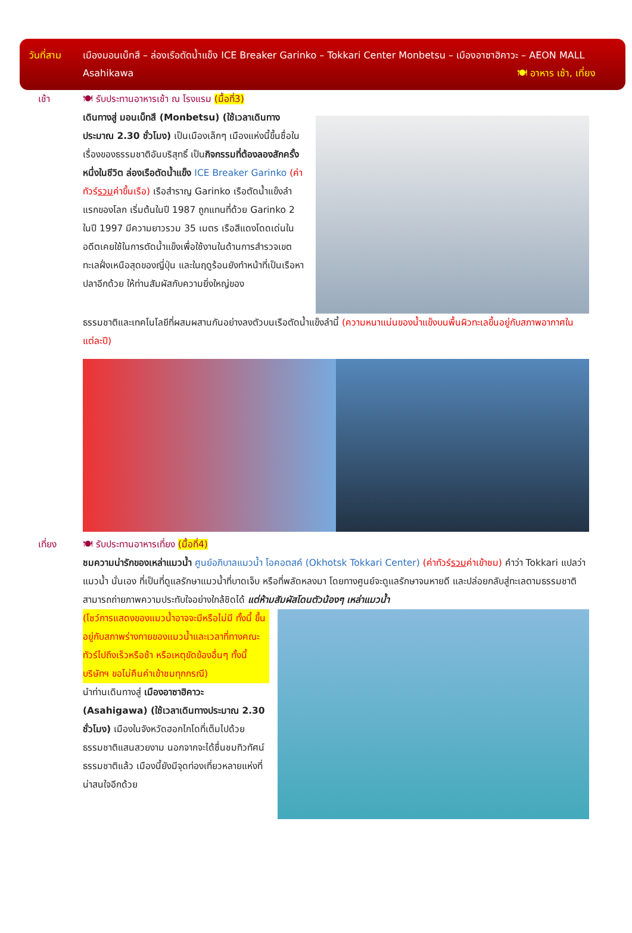วันที่สาม เมืองมอนเบ็ทสึ – ล่องเรือตัดน้ำแข็ง ICE Breaker Garinko – Tokkari Center Monbetsu – เมืองอาซาฮิคาวะ – AEON MALL Asahikawa 🍽 อาหาร เช้า, เที่ยง
เช้า 🍽 รับประทานอาหารเช้า ณ โรงแรม (มื้อที่3)
เดินทางสู่ มอนเบ็ทสึ (Monbetsu) (ใช้เวลาเดินทางประมาณ 2.30 ชั่วโมง) เป็นเมืองเล็กๆ เมืองแห่งนี้ขึ้นชื่อในเรื่องของธรรมชาติอันบริสุทธิ์ เป็นกิจกรรมที่ต้องลองสักครั้งหนึ่งในชีวิต ล่องเรือตัดน้ำแข็ง ICE Breaker Garinko (ค่าทัวร์รวมค่าขึ้นเรือ) เรือสำราญ Garinko เรือตัดน้ำแข็งลำแรกของโลก เริ่มต้นในปี 1987 ถูกแทนที่ด้วย Garinko 2 ในปี 1997 มีความยาวรวม 35 เมตร เรือสีแดงโดดเด่นในอดีตเคยใช้ในการตัดน้ำแข็งเพื่อใช้งานในด้านการสำรวจเขตทะเลฝั่งเหนือสุดของญี่ปุ่น และในฤดูร้อนยังทำหน้าที่เป็นเรือหาปลาอีกด้วย ให้ท่านสัมผัสกับความยิ่งใหญ่ของ
ธรรมชาติและเทคโนโลยีที่ผสมผสานกันอย่างลงตัวบนเรือตัดน้ำแข็งลำนี้ (ความหนาแน่นของน้ำแข็งบนพื้นผิวทะเลขึ้นอยู่กับสภาพอากาศในแต่ละปี)
เที่ยง 🍽 รับประทานอาหารเที่ยง (มื้อที่4)
ชมความน่ารักของเหล่าแมวน้ำ ศูนย์อภิบาลแมวน้ำ โอคอตสค์ (Okhotsk Tokkari Center) (ค่าทัวร์รวมค่าเข้าชม) คำว่า Tokkari แปลว่า แมวน้ำ นั่นเอง ที่เป็นที่ดูแลรักษาแมวน้ำที่บาดเจ็บ หรือที่พลัดหลงมา โดยทางศูนย์จะดูแลรักษาจนหายดี และปล่อยกลับสู่ทะเลตามธรรมชาติ สามารถถ่ายภาพความประทับใจอย่างใกล้ชิดได้ แต่ห้ามสัมผัสโดนตัวน้องๆ เหล่าแมวน้ำ
(โชว์การแสดงของแมวน้ำอาจจะมีหรือไม่มี ทั้งนี้ ขึ้นอยู่กับสภาพร่างกายของแมวน้ำและเวลาที่ทางคณะทัวร์ไปถึงเร็วหรือช้า หรือเหตุขัดข้องอื่นๆ ทั้งนี้บริษัทฯ ขอไม่คืนค่าเข้าชมทุกกรณี)
นำท่านเดินทางสู่ เมืองอาซาฮิคาวะ (Asahigawa) (ใช้เวลาเดินทางประมาณ 2.30 ชั่วโมง) เมืองในจังหวัดฮอกไกโดที่เต็มไปด้วยธรรมชาติแสนสวยงาม นอกจากจะได้ชื่นชมทิวทัศน์ธรรมชาติแล้ว เมืองนี้ยังมีจุดท่องเที่ยวหลายแห่งที่น่าสนใจอีกด้วย